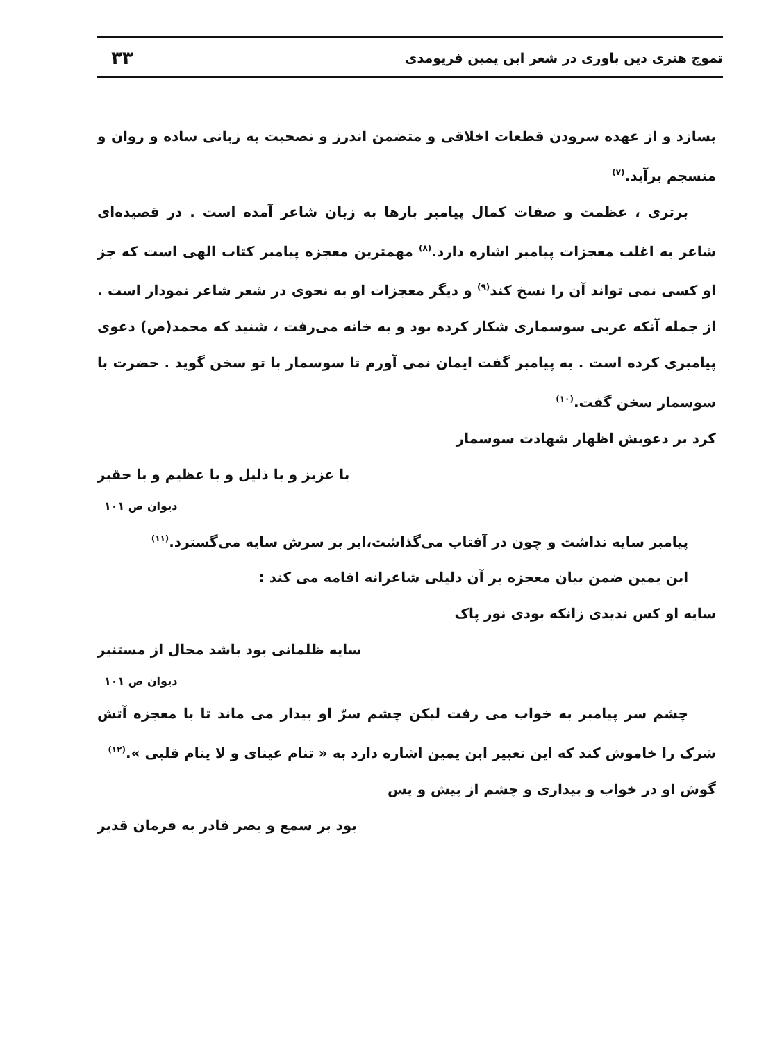تموج هنری دین باوری در شعر ابن یمین فریومدی ۳۳
بسازد و از عهده سرودن قطعات اخلاقی و متضمن اندرز و نصحیت به زبانی ساده و روان و منسجم برآید.<sup>(۷)</sup>
برتری ، عظمت و صفات کمال پیامبر بارها به زبان شاعر آمده است . در قصیده‌ای شاعر به اغلب معجزات پیامبر اشاره دارد.<sup>(۸)</sup> مهمترین معجزه پیامبر کتاب الهی است که جز او کسی نمی تواند آن را نسخ کند<sup>(۹)</sup> و دیگر معجزات او به نحوی در شعر شاعر نمودار است . از جمله آنکه عربی سوسماری شکار کرده بود و به خانه می‌رفت ، شنید که محمد(ص) دعوی پیامبری کرده است . به پیامبر گفت ایمان نمی آورم تا سوسمار با تو سخن گوید . حضرت با سوسمار سخن گفت.<sup>(۱۰)</sup>
کرد بر دعویش اظهار شهادت سوسمار
با عزیز و با ذلیل و با عظیم و با حقیر
دیوان ص ۱۰۱
پیامبر سایه نداشت و چون در آفتاب می‌گذاشت،ابر بر سرش سایه می‌گسترد.<sup>(۱۱)</sup>
ابن یمین ضمن بیان معجزه بر آن دلیلی شاعرانه اقامه می کند :
سایه او کس ندیدی زانکه بودی نور پاک
سایه ظلمانی بود باشد محال از مستنیر
دیوان ص ۱۰۱
چشم سر پیامبر به خواب می رفت لیکن چشم سرّ او بیدار می ماند تا با معجزه آتش شرک را خاموش کند که این تعبیر ابن یمین اشاره دارد به « تنام عینای و لا ینام قلبی ».<sup>(۱۲)</sup>
گوش او در خواب و بیداری و چشم از پیش و پس
بود بر سمع و بصر قادر به فرمان قدیر